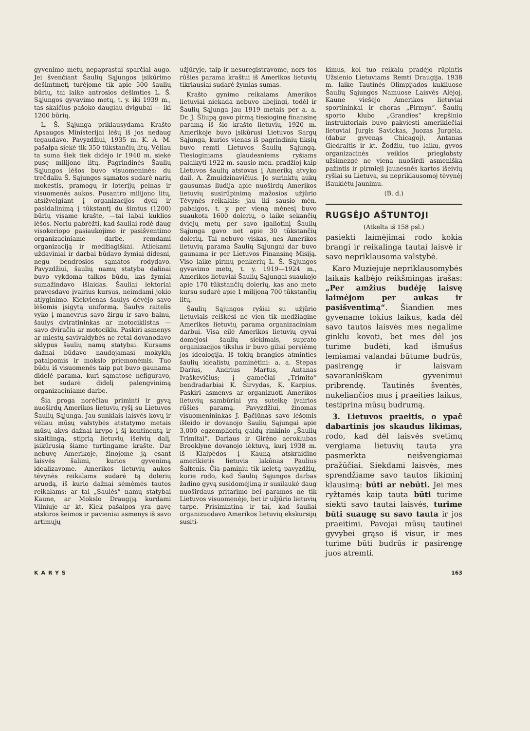gyvenimo metų nepaprastai sparčiai augo. Jei švenčiant Šaulių Sąjungos įsikūrimo dešimtmetį turėjome tik apie 500 šaulių būrių, tai laike antrosios dešimties L. Š. Sąjungos gyvavimo metų, t. y. iki 1939 m., tas skaičius pašoko daugiau dvigubai — iki 1200 būrių.
L. Š. Sąjunga priklausydama Krašto Apsaugos Ministerijai lėšų iš jos nedaug tegaudavo. Pavyzdžiui, 1935 m. K. A. M. pašalpa siekė tik 350 tūkstančių litų. Vėliau ta suma šiek tiek didėjo ir 1940 m. siekė pusę milijono litų. Pagrindinės Šaulių Sąjungos lėšos buvo visuomeninės: du trečdaliu Š. Sąjungos sąmatos sudarė narių mokestis, pramogų ir loterijų pelnas ir visuomenės aukos. Pusantro milijono litų, atsižvelgiant į organizacijos dydį ir pasidalinimą į tūkstantį du šimtus (1200) būrių visame krašte, —tai labai kuklios lėšos. Noriu pabrėžti, kad šauliai rodė daug visokeriopo pasiaukojimo ir pasišventimo organizaciniame darbe, remdami organizaciją ir medžiagiškai. Atliekami uždaviniai ir darbai būdavo žymiai didesni, negu bendrosios sąmatos rodydavo. Pavyzdžiui, šaulių namų statyba dalinai buvo vykdoma talkos būdu, kas žymiai sumažindavo išlaidas. Šauliai lektoriai pravesdavo įvairius kursus, neimdami jokio atlyginimo. Kiekvienas šaulys dėvėjo savo lėšomis įsigytą uniformą. Šaulys raitelis vyko į manevrus savo žirgu ir savo balnu, šaulys dviratininkas ar motociklistas — savo dviračiu ar motociklu. Paskiri asmenys ar miestų savivaldybės ne retai dovanodavo sklypus šaulių namų statybai. Kursams dažnai būdavo naudojamasi mokyklų patalpomis ir mokslo priemonėmis. Tuo būdu iš visuomenės taip pat buvo gaunama didelė parama, kuri sąmatose nefiguravo, bet sudarė didelį palengvinimą organizaciniame darbe.
Šia proga norėčiau priminti ir gyvą nuoširdų Amerikos lietuvių ryšį su Lietuvos Šaulių Sąjunga. Jau sunkiais laisvės kovų ir vėliau mūsų valstybės atstatymo metais mūsų akys dažnai krypo į šį kontinentą ir skaitlingą, stiprią lietuvių išeivių dalį, įsikūrusią šiame turtingame krašte. Dar nebuvę Amerikoje, žinojome ją esant laisvės šalimi, kurios gyvenimą idealizavome. Amerikos lietuvių aukos tėvynės reikalams sudarė tą dolerių aruodą, iš kurio dažnai sėmėmės tautos reikalams: ar tai „Saulės“ namų statybai Kaune, ar Mokslo Draugiją kurdami Vilniuje ar kt. Kiek pašalpos yra gavę atskiros šeimos ir pavieniai asmenys iš savo artimųjų
užjūryje, taip ir nesuregistravome, nors tos rūšies parama kraštui iš Amerikos lietuvių tikriausiai sudarė žymias sumas.
Krašto gynimo reikalams Amerikos lietuviai niekada nebuvo abejingi, todėl ir Šaulių Sąjunga jau 1919 metais per a. a. Dr. J. Šliupą gavo pirmą tiesioginę finansinę paramą iš šio krašto lietuvių. 1920 m. Amerikoje buvo įsikūrusi Lietuvos Sargų Sąjunga, kurios vienas iš pagrindinių tikslų buvo remti Lietuvos Šaulių Sąjungą. Tiesioginiams glaudesniems ryšiams palaikyti 1922 m. sausio mėn. pradžioj kaip Lietuvos šaulių atstovas į Ameriką atvyko dail. A. Žmuidzinavičius. Jo surinktų aukų gausumas liudija apie nuoširdų Amerikos lietuvių susirūpinimą mažosios užjūrio Tėvynės reikalais: jau iki sausio mėn. pabaigos, t. y. per vieną mėnesį buvo suaukota 1600 dolerių, o laike sekančių dviejų metų per savo įgaliotinį Šaulių Sąjunga gavo net apie 30 tūkstančių dolerių. Tai nebuvo viskas, nes Amerikos lietuvių parama Šaulių Sąjungai dar buvo gaunama ir per Lietuvos Finansinę Misiją. Viso laike pirmų penkerių L. Š. Sąjungos gyvavimo metų, t. y. 1919—1924 m., Amerikos lietuviai Šaulių Sąjungai suaukojo apie 170 tūkstančių dolerių, kas ano meto kursu sudarė apie 1 milijoną 700 tūkstančių litų.
Šaulių Sąjungos ryšiai su užjūrio lietuviais reiškėsi ne vien tik medžiagine Amerikos lietuvių parama organizaciniam darbui. Visa eilė Amerikos lietuvių gyvai domėjosi šaulių siekimais, suprato organizacijos tikslus ir buvo giliai persiėmę jos ideologija. Iš tokių brangios atminties šaulių idealistų paminėtini: a. a. Stepas Darius, Andrius Martus, Antanas Ivaškevičius; į gamečiai „Trimito“ bendradarbiai K. Širvydas, K. Karpius. Paskiri asmenys ar organizuoti Amerikos lietuvių sambūriai yra suteikę įvairios rūšies paramą. Pavyzdžiui, žinomas visuomenininkas J. Bačiūnas savo lėšomis išleido ir dovanojo Šaulių Sąjungai apie 3,000 egzempliorių gaidų rinkinio „Šaulių Trimitai“. Dariaus ir Girėno aeroklubas Brooklyne dovanojo lėktuvą, kurį 1938 m. iš Klaipėdos į Kauną atskraidino amerikietis lietuvis lakūnas Paulius Šaltenis. Čia paminiu tik keletą pavyzdžių, kurie rodo, kad Šaulių Sąjungos darbas žadino gyvą susidomėjimą ir susilaukė daug nuoširdaus pritarimo bei paramos ne tik Lietuvos visuomenėje, bet ir užjūrio lietuvių tarpe. Prisimintina ir tai, kad šauliai organizuodavo Amerikos lietuvių ekskursijų susiti-
kimus, kol tuo reikalu pradėjo rūpintis Užsienio Lietuviams Remti Draugija. 1938 m. laike Tautinės Olimpijados kukliuose Šaulių Sąjungos Namuose Laisvės Alėjoj, Kaune viešėjo Amerikos lietuviai sportininkai ir choras „Pirmyn“. Šaulių sporto klubo „Grandies“ krepšinio instruktoriais buvo pakviesti amerikiečiai lietuviai Jurgis Savickas, Juozas Jurgėla, (dabar gyvenąs Chicagoj), Antanas Giedraitis ir kt. Žodžiu, tuo laiku, gyvos organizacinės veiklos prieglobsty užsimezgė ne viena nuoširdi asmeniška pažintis ir pirmieji jaunesnės kartos išeivių ryšiai su Lietuva, su nepriklausomoj tėvynėj išauklėtu jaunimu.
(B. d.)
RUGSĖJO AŠTUNTOJI
(Atkelta iš 158 psl.)
pasiekti laimėjimai rodo kokia brangi ir reikalinga tautai laisvė ir savo nepriklausoma valstybė.
Karo Muziejuje nepriklausomybės laikais kalbėjo reikšmingas įrašas: „Per amžius budėję laisvę laimėjom per aukas ir pasišventimą“. Šiandien mes gyvename tokius laikus, kada dėl savo tautos laisvės mes negalime ginklu kovoti, bet mes dėl jos turime budėti, kad išmušus lemiamai valandai būtume budrūs, pasirengę ir laisvam savarankiškam gyvenimui pribrendę. Tautinės šventės, nukeliančios mus į praeities laikus, testiprina mūsų budrumą.
3. Lietuvos praeitis, o ypač dabartinis jos skaudus likimas, rodo, kad dėl laisvės svetimų vergiama lietuvių tauta yra pasmerkta neišvengiamai pražūčiai. Siekdami laisvės, mes sprendžiame savo tautos likiminį klausimą: būti ar nebūti. Jei mes ryžtamės kaip tauta būti turime siekti savo tautai laisvės, turime būti suaugę su savo tauta ir jos praeitimi. Pavojai mūsų tautinei gyvybei grąso iš visur, ir mes turime būti budrūs ir pasirengę juos atremti.
KARYS 163